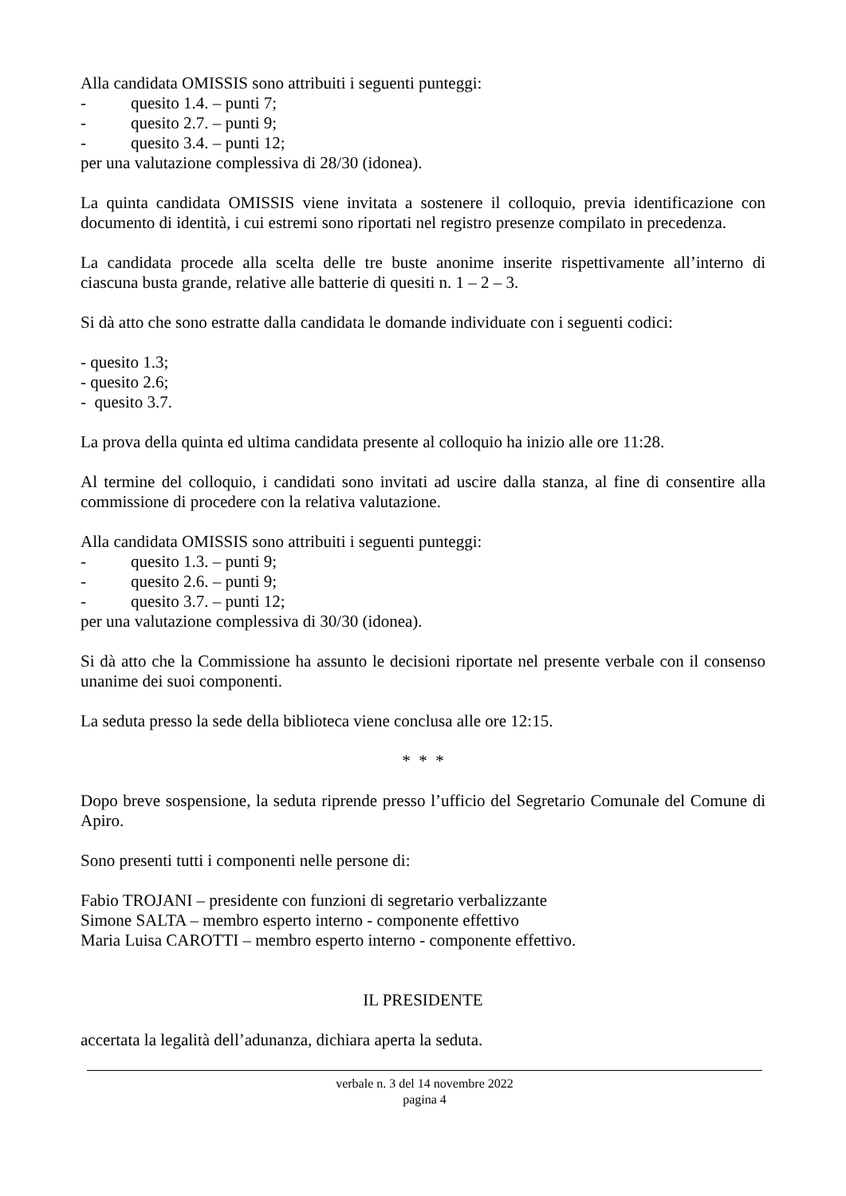Alla candidata OMISSIS sono attribuiti i seguenti punteggi:
- quesito 1.4. – punti 7;
- quesito 2.7. – punti 9;
- quesito 3.4. – punti 12;
per una valutazione complessiva di 28/30 (idonea).
La quinta candidata OMISSIS viene invitata a sostenere il colloquio, previa identificazione con documento di identità, i cui estremi sono riportati nel registro presenze compilato in precedenza.
La candidata procede alla scelta delle tre buste anonime inserite rispettivamente all’interno di ciascuna busta grande, relative alle batterie di quesiti n. 1 – 2 – 3.
Si dà atto che sono estratte dalla candidata le domande individuate con i seguenti codici:
- quesito 1.3;
- quesito 2.6;
- quesito 3.7.
La prova della quinta ed ultima candidata presente al colloquio ha inizio alle ore 11:28.
Al termine del colloquio, i candidati sono invitati ad uscire dalla stanza, al fine di consentire alla commissione di procedere con la relativa valutazione.
Alla candidata OMISSIS sono attribuiti i seguenti punteggi:
- quesito 1.3. – punti 9;
- quesito 2.6. – punti 9;
- quesito 3.7. – punti 12;
per una valutazione complessiva di 30/30 (idonea).
Si dà atto che la Commissione ha assunto le decisioni riportate nel presente verbale con il consenso unanime dei suoi componenti.
La seduta presso la sede della biblioteca viene conclusa alle ore 12:15.
* * *
Dopo breve sospensione, la seduta riprende presso l’ufficio del Segretario Comunale del Comune di Apiro.
Sono presenti tutti i componenti nelle persone di:
Fabio TROJANI – presidente con funzioni di segretario verbalizzante
Simone SALTA – membro esperto interno - componente effettivo
Maria Luisa CAROTTI – membro esperto interno - componente effettivo.
IL PRESIDENTE
accertata la legalità dell’adunanza, dichiara aperta la seduta.
verbale n. 3 del 14 novembre 2022
pagina 4